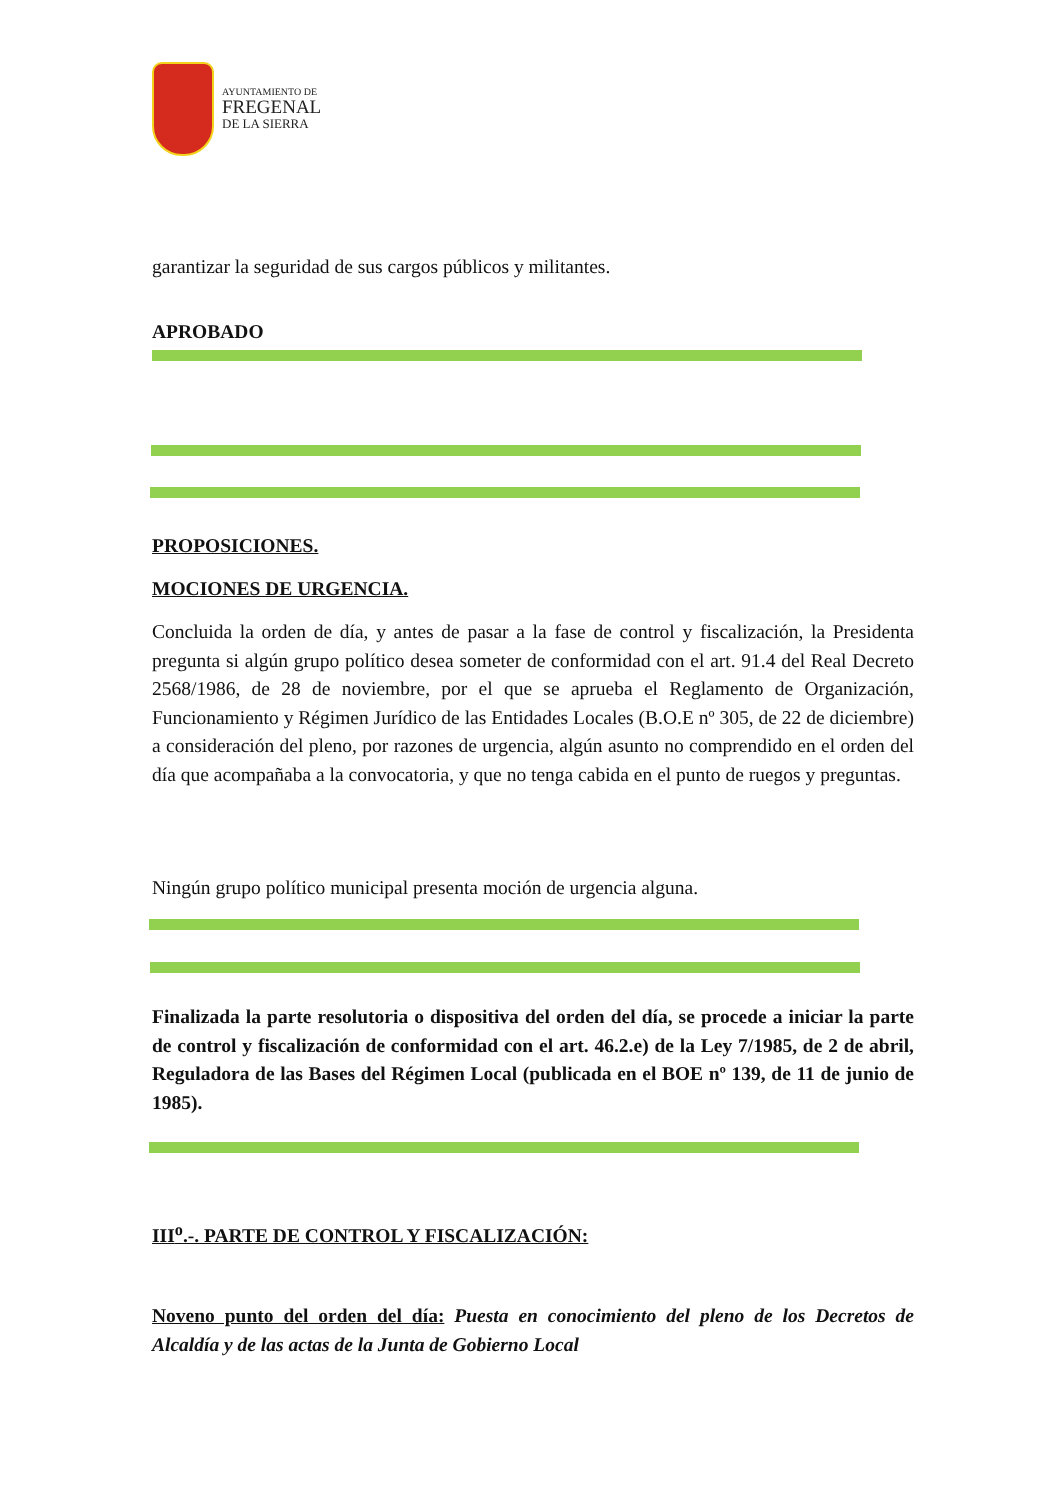AYUNTAMIENTO DE
FREGENAL
DE LA SIERRA
garantizar la seguridad de sus cargos públicos y militantes.
APROBADO
PROPOSICIONES.
MOCIONES DE URGENCIA.
Concluida la orden de día, y antes de pasar a la fase de control y fiscalización, la Presidenta pregunta si algún grupo político desea someter de conformidad con el art. 91.4 del Real Decreto 2568/1986, de 28 de noviembre, por el que se aprueba el Reglamento de Organización, Funcionamiento y Régimen Jurídico de las Entidades Locales (B.O.E nº 305, de 22 de diciembre) a consideración del pleno, por razones de urgencia, algún asunto no comprendido en el orden del día que acompañaba a la convocatoria, y que no tenga cabida en el punto de ruegos y preguntas.
Ningún grupo político municipal presenta moción de urgencia alguna.
Finalizada la parte resolutoria o dispositiva del orden del día, se procede a iniciar la parte de control y fiscalización de conformidad con el art. 46.2.e) de la Ley 7/1985, de 2 de abril, Reguladora de las Bases del Régimen Local (publicada en el BOE nº 139, de 11 de junio de 1985).
III<sup>o</sup>.-. PARTE DE CONTROL Y FISCALIZACIÓN:
Noveno punto del orden del día: Puesta en conocimiento del pleno de los Decretos de Alcaldía y de las actas de la Junta de Gobierno Local